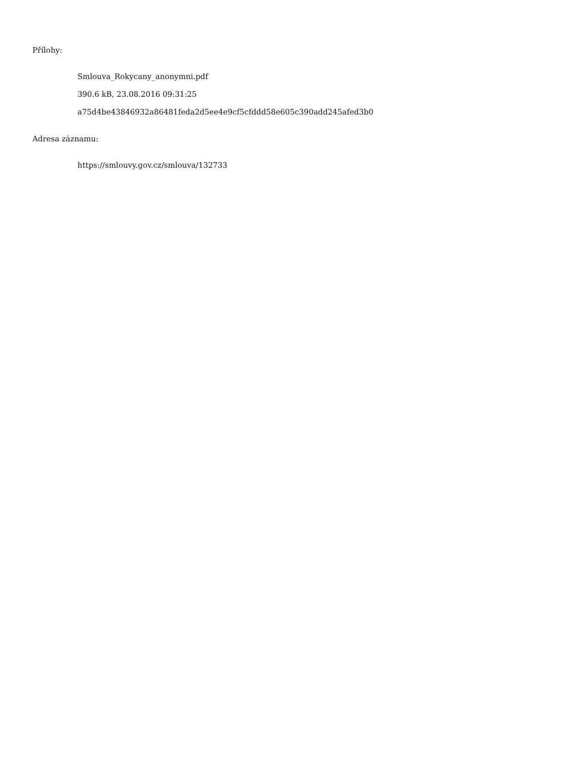Přílohy:
Smlouva_Rokycany_anonymni.pdf
390.6 kB, 23.08.2016 09:31:25
a75d4be43846932a86481feda2d5ee4e9cf5cfddd58e605c390add245afed3b0
Adresa záznamu:
https://smlouvy.gov.cz/smlouva/132733